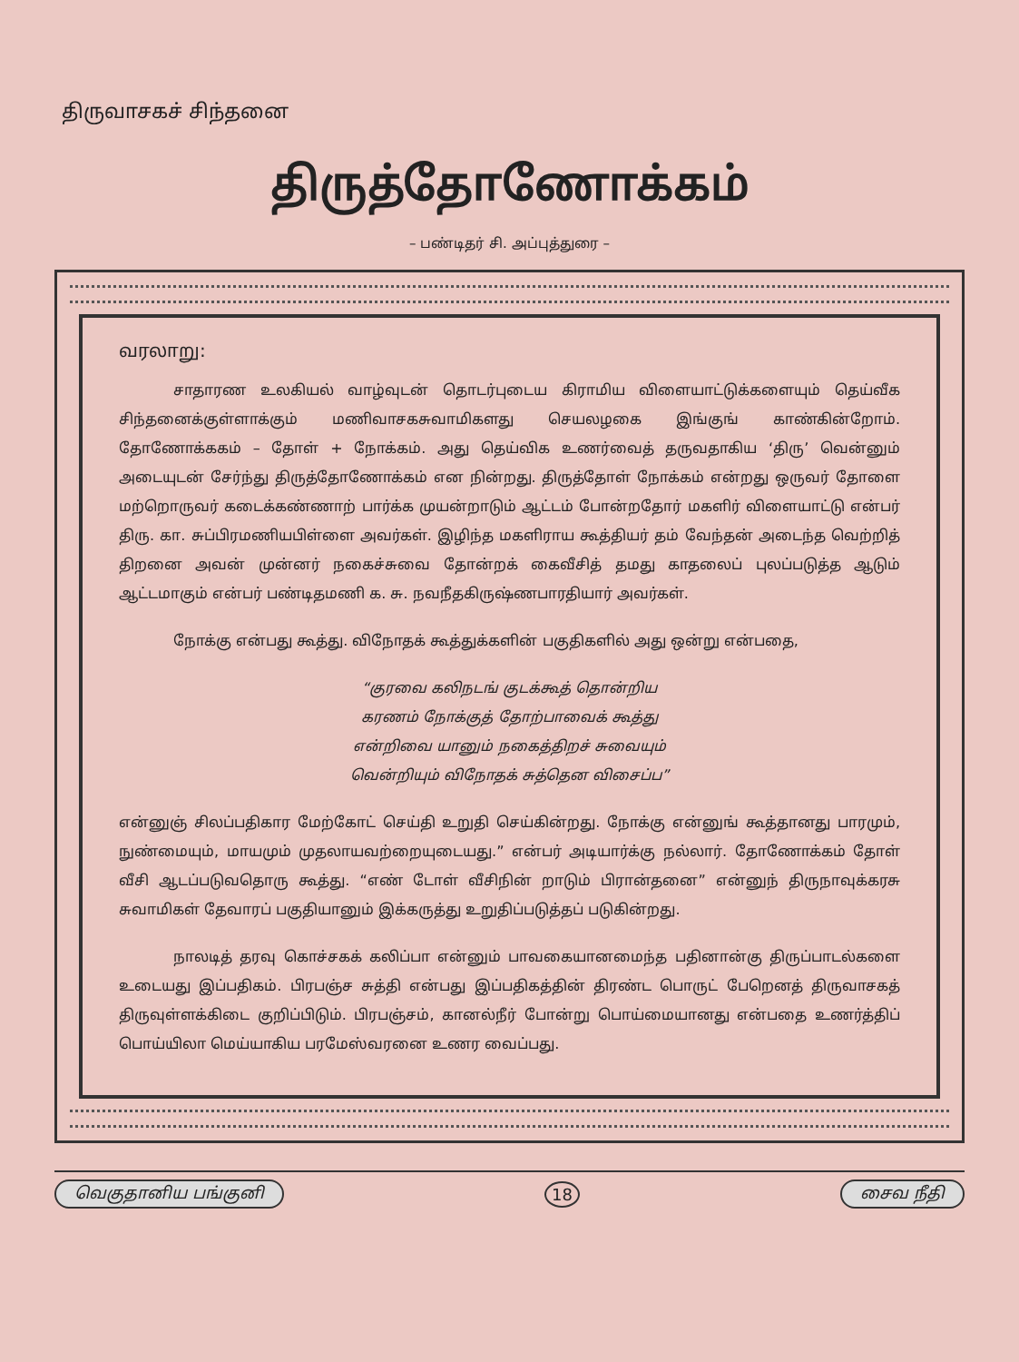திருவாசகச் சிந்தனை
திருத்தோணோக்கம்
– பண்டிதர் சி. அப்புத்துரை –
வரலாறு:
சாதாரண உலகியல் வாழ்வுடன் தொடர்புடைய கிராமிய விளையாட்டுக்களையும் தெய்வீக சிந்தனைக்குள்ளாக்கும் மணிவாசகசுவாமிகளது செயலழகை இங்குங் காண்கின்றோம். தோணோக்ககம் – தோள் + நோக்கம். அது தெய்விக உணர்வைத் தருவதாகிய ‘திரு’ வென்னும் அடையுடன் சேர்ந்து திருத்தோணோக்கம் என நின்றது. திருத்தோள் நோக்கம் என்றது ஒருவர் தோளை மற்றொருவர் கடைக்கண்ணாற் பார்க்க முயன்றாடும் ஆட்டம் போன்றதோர் மகளிர் விளையாட்டு என்பர் திரு. கா. சுப்பிரமணியபிள்ளை அவர்கள். இழிந்த மகளிராய கூத்தியர் தம் வேந்தன் அடைந்த வெற்றித் திறனை அவன் முன்னர் நகைச்சுவை தோன்றக் கைவீசித் தமது காதலைப் புலப்படுத்த ஆடும் ஆட்டமாகும் என்பர் பண்டிதமணி க. சு. நவநீதகிருஷ்ணபாரதியார் அவர்கள்.
நோக்கு என்பது கூத்து. விநோதக் கூத்துக்களின் பகுதிகளில் அது ஒன்று என்பதை,
“குரவை கலிநடங் குடக்கூத் தொன்றிய
கரணம் நோக்குத் தோற்பாவைக் கூத்து
என்றிவை யானும் நகைத்திறச் சுவையும்
வென்றியும் விநோதக் சுத்தென விசைப்ப”
என்னுஞ் சிலப்பதிகார மேற்கோட் செய்தி உறுதி செய்கின்றது. நோக்கு என்னுங் கூத்தானது பாரமும், நுண்மையும், மாயமும் முதலாயவற்றையுடையது.” என்பர் அடியார்க்கு நல்லார். தோணோக்கம் தோள் வீசி ஆடப்படுவதொரு கூத்து. “எண் டோள் வீசிநின் றாடும் பிரான்தனை” என்னுந் திருநாவுக்கரசு சுவாமிகள் தேவாரப் பகுதியானும் இக்கருத்து உறுதிப்படுத்தப் படுகின்றது.
நாலடித் தரவு கொச்சகக் கலிப்பா என்னும் பாவகையானமைந்த பதினான்கு திருப்பாடல்களை உடையது இப்பதிகம். பிரபஞ்ச சுத்தி என்பது இப்பதிகத்தின் திரண்ட பொருட் பேறெனத் திருவாசகத் திருவுள்ளக்கிடை குறிப்பிடும். பிரபஞ்சம், கானல்நீர் போன்று பொய்மையானது என்பதை உணர்த்திப் பொய்யிலா மெய்யாகிய பரமேஸ்வரனை உணர வைப்பது.
வெகுதானிய பங்குனி 18 சைவ நீதி